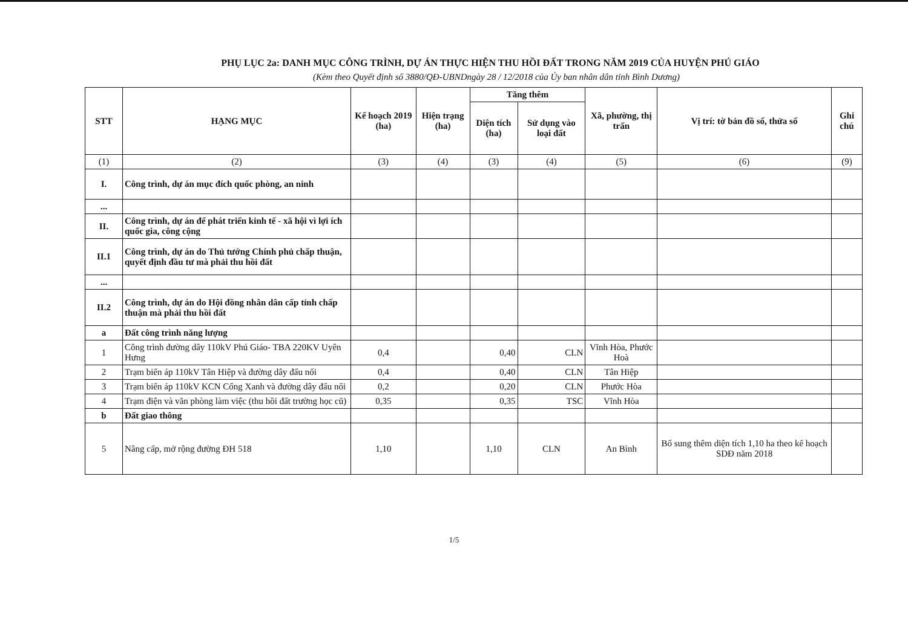PHỤ LỤC 2a: DANH MỤC CÔNG TRÌNH, DỰ ÁN THỰC HIỆN THU HỒI ĐẤT TRONG NĂM 2019 CỦA HUYỆN PHÚ GIÁO
(Kèm theo Quyết định số 3880/QĐ-UBNDngày 28 / 12/2018 của Ủy ban nhân dân tỉnh Bình Dương)
| STT | HẠNG MỤC | Kế hoạch 2019 (ha) | Hiện trạng (ha) | Tăng thêm | | Xã, phường, thị trấn | Vị trí: tờ bản đồ số, thửa số | Ghi chú |
| --- | --- | --- | --- | --- | --- | --- | --- | --- |
| | | | | Diện tích (ha) | Sử dụng vào loại đất | | | |
| (1) | (2) | (3) | (4) | (3) | (4) | (5) | (6) | (9) |
| I. | Công trình, dự án mục đích quốc phòng, an ninh | | | | | | | |
| ... | | | | | | | | |
| II. | Công trình, dự án để phát triển kinh tế - xã hội vì lợi ích quốc gia, công cộng | | | | | | | |
| II.1 | Công trình, dự án do Thủ tướng Chính phủ chấp thuận, quyết định đầu tư mà phải thu hồi đất | | | | | | | |
| ... | | | | | | | | |
| II.2 | Công trình, dự án do Hội đồng nhân dân cấp tỉnh chấp thuận mà phải thu hồi đất | | | | | | | |
| a | Đất công trình năng lượng | | | | | | | |
| 1 | Công trình đường dây 110kV Phú Giáo- TBA 220KV Uyên Hưng | 0,4 | | 0,40 | CLN | Vĩnh Hòa, Phước Hoà | | |
| 2 | Trạm biến áp 110kV Tân Hiệp và đường dây đấu nối | 0,4 | | 0,40 | CLN | Tân Hiệp | | |
| 3 | Trạm biến áp 110kV KCN Cổng Xanh và đường dây đấu nối | 0,2 | | 0,20 | CLN | Phước Hòa | | |
| 4 | Trạm điện và văn phòng làm việc (thu hồi đất trường học cũ) | 0,35 | | 0,35 | TSC | Vĩnh Hòa | | |
| b | Đất giao thông | | | | | | | |
| 5 | Nâng cấp, mở rộng đường ĐH 518 | 1,10 | | 1,10 | CLN | An Bình | Bổ sung thêm diện tích 1,10 ha theo kế hoạch SDĐ năm 2018 | |
1/5